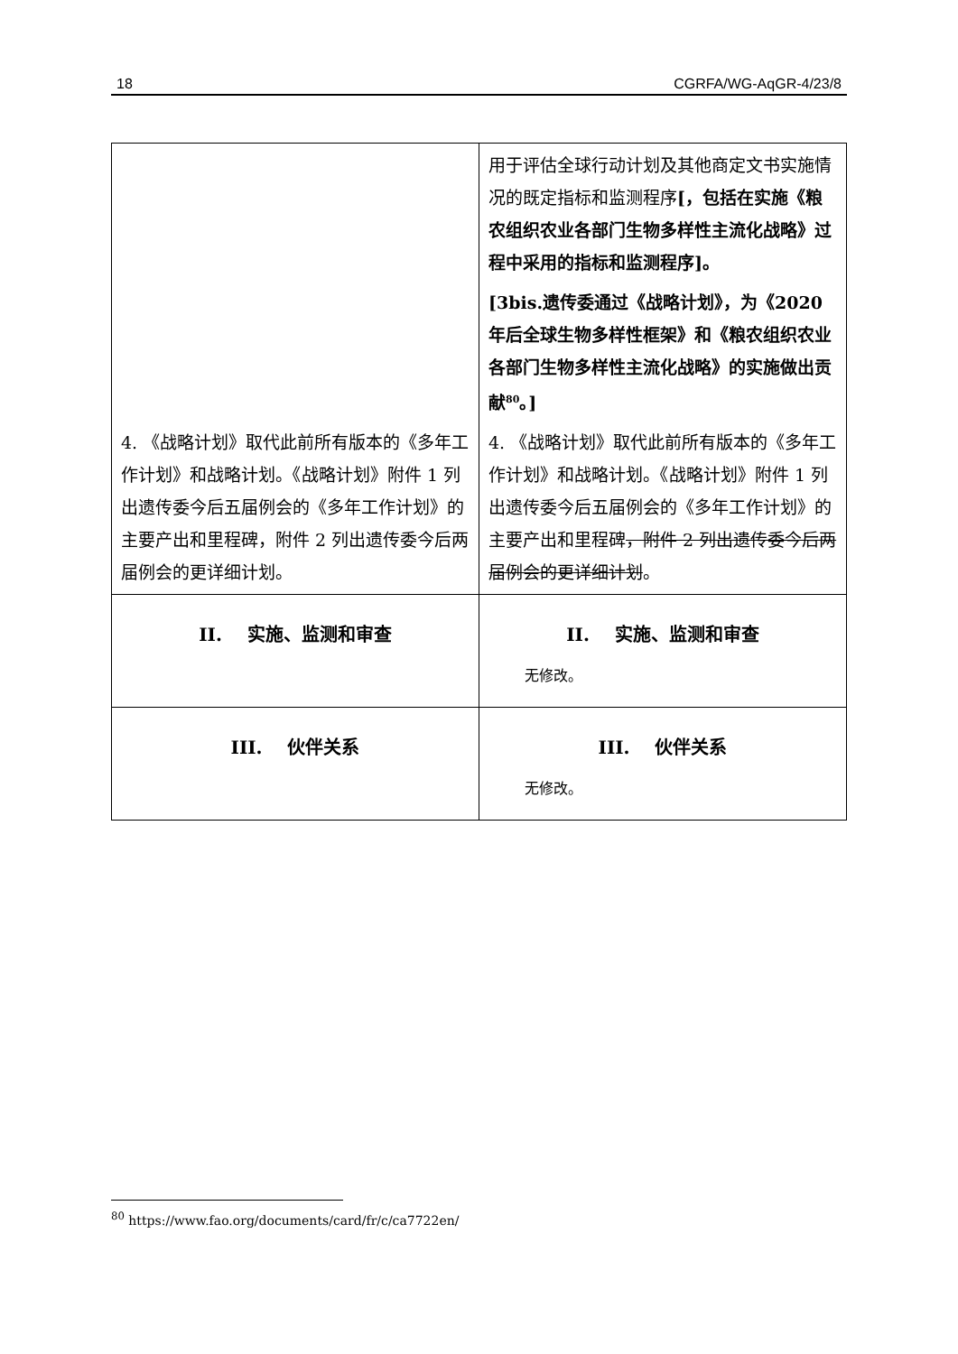18 CGRFA/WG-AqGR-4/23/8
| 4. 《战略计划》取代此前所有版本的《多年工作计划》和战略计划。《战略计划》附件 1 列出遗传委今后五届例会的《多年工作计划》的主要产出和里程碑，附件 2 列出遗传委今后两届例会的更详细计划。 | 用于评估全球行动计划及其他商定文书实施情况的既定指标和监测程序 [，包括在实施《粮农组织农业各部门生物多样性主流化战略》过程中采用的指标和监测程序]。 [3bis.遗传委通过《战略计划》，为《2020年后全球生物多样性框架》和《粮农组织农业各部门生物多样性主流化战略》的实施做出贡献<sup>80</sup>。] 4. 《战略计划》取代此前所有版本的《多年工作计划》和战略计划。《战略计划》附件 1 列出遗传委今后五届例会的《多年工作计划》的主要产出和里程碑 ，附件 2 列出遗传委今后两届例会的更详细计划 。 |
| II. 实施、监测和审查 | II. 实施、监测和审查 无修改。 |
| III. 伙伴关系 | III. 伙伴关系 无修改。 |
<sup>80</sup> https://www.fao.org/documents/card/fr/c/ca7722en/